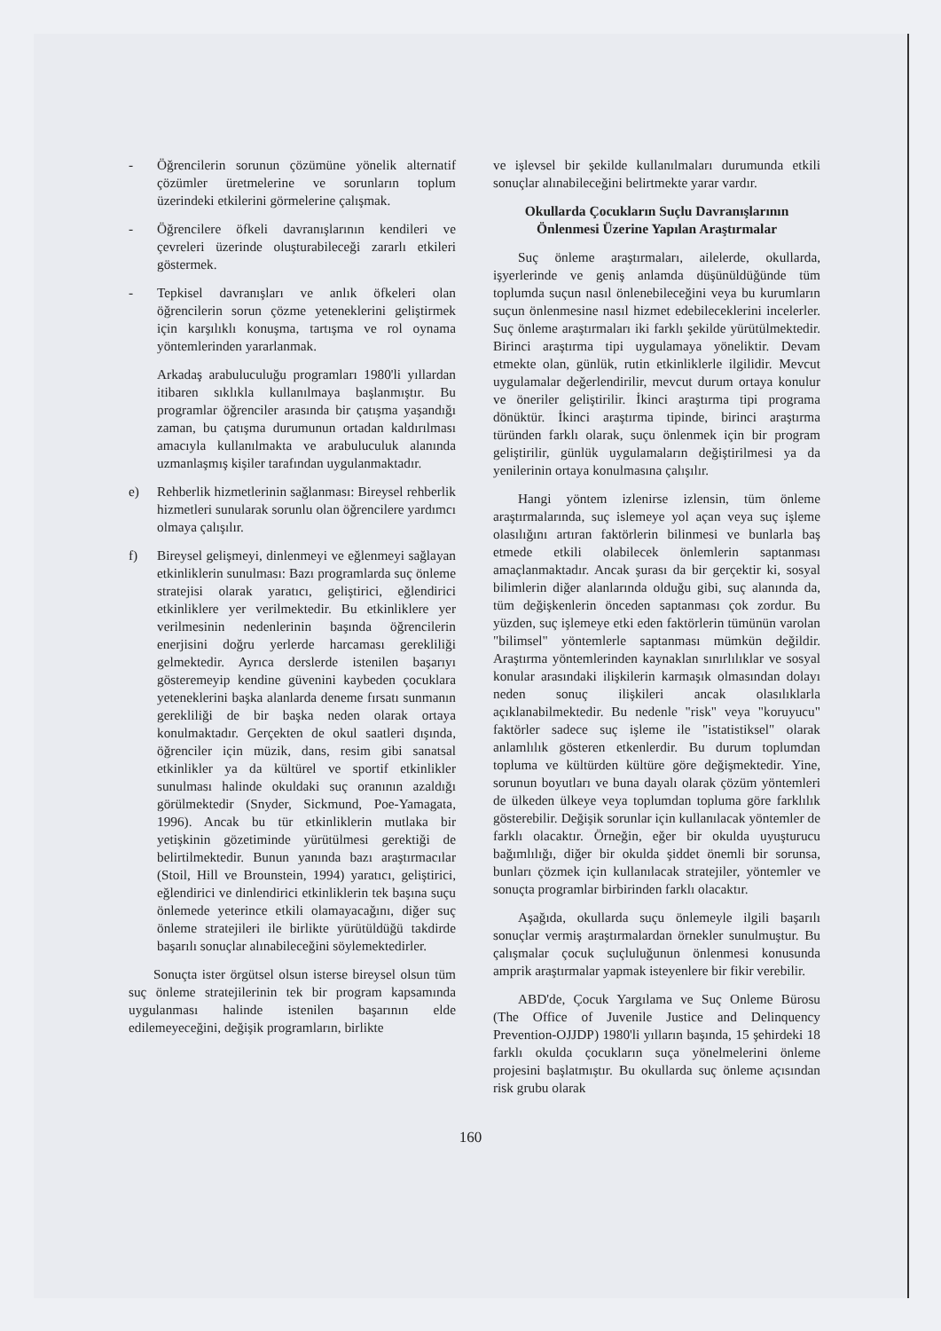- Öğrencilerin sorunun çözümüne yönelik alternatif çözümler üretmelerine ve sorunların toplum üzerindeki etkilerini görmelerine çalışmak.
- Öğrencilere öfkeli davranışlarının kendileri ve çevreleri üzerinde oluşturabileceği zararlı etkileri göstermek.
- Tepkisel davranışları ve anlık öfkeleri olan öğrencilerin sorun çözme yeteneklerini geliştirmek için karşılıklı konuşma, tartışma ve rol oynama yöntemlerinden yararlanmak.
Arkadaş arabuluculuğu programları 1980'li yıllardan itibaren sıklıkla kullanılmaya başlanmıştır. Bu programlar öğrenciler arasında bir çatışma yaşandığı zaman, bu çatışma durumunun ortadan kaldırılması amacıyla kullanılmakta ve arabuluculuk alanında uzmanlaşmış kişiler tarafından uygulanmaktadır.
e) Rehberlik hizmetlerinin sağlanması: Bireysel rehberlik hizmetleri sunularak sorunlu olan öğrencilere yardımcı olmaya çalışılır.
f) Bireysel gelişmeyi, dinlenmeyi ve eğlenmeyi sağlayan etkinliklerin sunulması: Bazı programlarda suç önleme stratejisi olarak yaratıcı, geliştirici, eğlendirici etkinliklere yer verilmektedir. Bu etkinliklere yer verilmesinin nedenlerinin başında öğrencilerin enerjisini doğru yerlerde harcaması gerekliliği gelmektedir. Ayrıca derslerde istenilen başarıyı gösteremeyip kendine güvenini kaybeden çocuklara yeteneklerini başka alanlarda deneme fırsatı sunmanın gerekliliği de bir başka neden olarak ortaya konulmaktadır. Gerçekten de okul saatleri dışında, öğrenciler için müzik, dans, resim gibi sanatsal etkinlikler ya da kültürel ve sportif etkinlikler sunulması halinde okuldaki suç oranının azaldığı görülmektedir (Snyder, Sickmund, Poe-Yamagata, 1996). Ancak bu tür etkinliklerin mutlaka bir yetişkinin gözetiminde yürütülmesi gerektiği de belirtilmektedir. Bunun yanında bazı araştırmacılar (Stoil, Hill ve Brounstein, 1994) yaratıcı, geliştirici, eğlendirici ve dinlendirici etkinliklerin tek başına suçu önlemede yeterince etkili olamayacağını, diğer suç önleme stratejileri ile birlikte yürütüldüğü takdirde başarılı sonuçlar alınabileceğini söylemektedirler.
Sonuçta ister örgütsel olsun isterse bireysel olsun tüm suç önleme stratejilerinin tek bir program kapsamında uygulanması halinde istenilen başarının elde edilemeyeceğini, değişik programların, birlikte
ve işlevsel bir şekilde kullanılmaları durumunda etkili sonuçlar alınabileceğini belirtmekte yarar vardır.
Okullarda Çocukların Suçlu Davranışlarının Önlenmesi Üzerine Yapılan Araştırmalar
Suç önleme araştırmaları, ailelerde, okullarda, işyerlerinde ve geniş anlamda düşünüldüğünde tüm toplumda suçun nasıl önlenebileceğini veya bu kurumların suçun önlenmesine nasıl hizmet edebileceklerini incelerler. Suç önleme araştırmaları iki farklı şekilde yürütülmektedir. Birinci araştırma tipi uygulamaya yöneliktir. Devam etmekte olan, günlük, rutin etkinliklerle ilgilidir. Mevcut uygulamalar değerlendirilir, mevcut durum ortaya konulur ve öneriler geliştirilir. İkinci araştırma tipi programa dönüktür. İkinci araştırma tipinde, birinci araştırma türünden farklı olarak, suçu önlenmek için bir program geliştirilir, günlük uygulamaların değiştirilmesi ya da yenilerinin ortaya konulmasına çalışılır.
Hangi yöntem izlenirse izlensin, tüm önleme araştırmalarında, suç islemeye yol açan veya suç işleme olasılığını artıran faktörlerin bilinmesi ve bunlarla baş etmede etkili olabilecek önlemlerin saptanması amaçlanmaktadır. Ancak şurası da bir gerçektir ki, sosyal bilimlerin diğer alanlarında olduğu gibi, suç alanında da, tüm değişkenlerin önceden saptanması çok zordur. Bu yüzden, suç işlemeye etki eden faktörlerin tümünün varolan "bilimsel" yöntemlerle saptanması mümkün değildir. Araştırma yöntemlerinden kaynaklan sınırlılıklar ve sosyal konular arasındaki ilişkilerin karmaşık olmasından dolayı neden sonuç ilişkileri ancak olasılıklarla açıklanabilmektedir. Bu nedenle "risk" veya "koruyucu" faktörler sadece suç işleme ile "istatistiksel" olarak anlamlılık gösteren etkenlerdir. Bu durum toplumdan topluma ve kültürden kültüre göre değişmektedir. Yine, sorunun boyutları ve buna dayalı olarak çözüm yöntemleri de ülkeden ülkeye veya toplumdan topluma göre farklılık gösterebilir. Değişik sorunlar için kullanılacak yöntemler de farklı olacaktır. Örneğin, eğer bir okulda uyuşturucu bağımlılığı, diğer bir okulda şiddet önemli bir sorunsa, bunları çözmek için kullanılacak stratejiler, yöntemler ve sonuçta programlar birbirinden farklı olacaktır.
Aşağıda, okullarda suçu önlemeyle ilgili başarılı sonuçlar vermiş araştırmalardan örnekler sunulmuştur. Bu çalışmalar çocuk suçluluğunun önlenmesi konusunda amprik araştırmalar yapmak isteyenlere bir fikir verebilir.
ABD'de, Çocuk Yargılama ve Suç Onleme Bürosu (The Office of Juvenile Justice and Delinquency Prevention-OJJDP) 1980'li yılların başında, 15 şehirdeki 18 farklı okulda çocukların suça yönelmelerini önleme projesini başlatmıştır. Bu okullarda suç önleme açısından risk grubu olarak
160